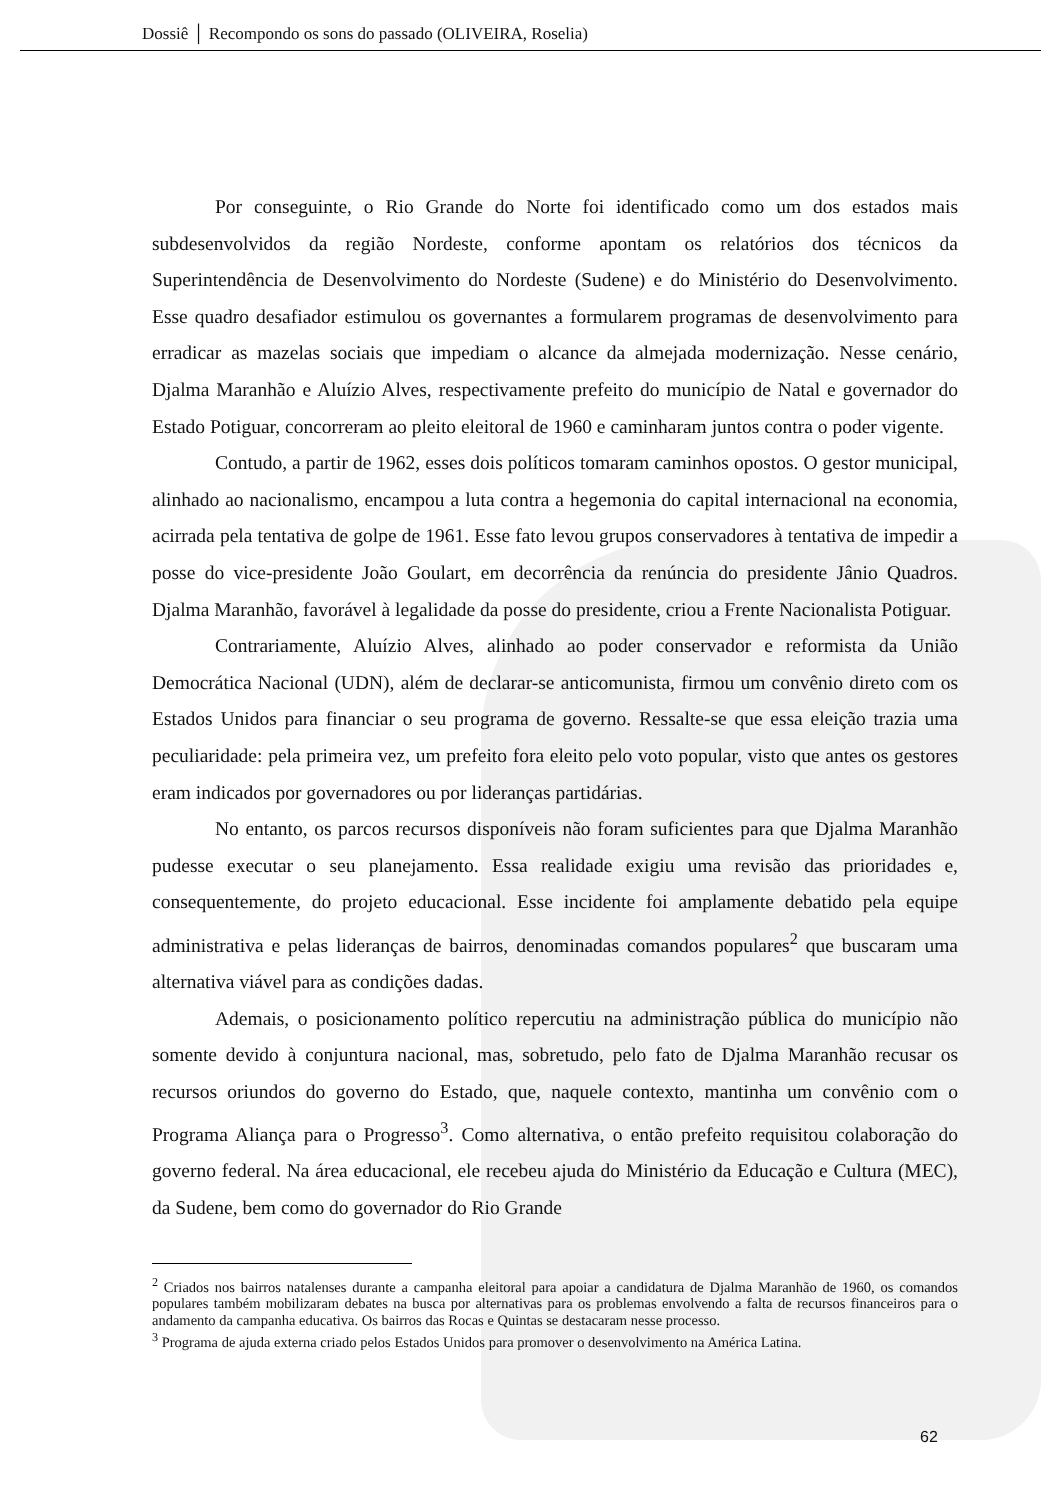Dossiê │ Recompondo os sons do passado (OLIVEIRA, Roselia)
Por conseguinte, o Rio Grande do Norte foi identificado como um dos estados mais subdesenvolvidos da região Nordeste, conforme apontam os relatórios dos técnicos da Superintendência de Desenvolvimento do Nordeste (Sudene) e do Ministério do Desenvolvimento. Esse quadro desafiador estimulou os governantes a formularem programas de desenvolvimento para erradicar as mazelas sociais que impediam o alcance da almejada modernização. Nesse cenário, Djalma Maranhão e Aluízio Alves, respectivamente prefeito do município de Natal e governador do Estado Potiguar, concorreram ao pleito eleitoral de 1960 e caminharam juntos contra o poder vigente.
Contudo, a partir de 1962, esses dois políticos tomaram caminhos opostos. O gestor municipal, alinhado ao nacionalismo, encampou a luta contra a hegemonia do capital internacional na economia, acirrada pela tentativa de golpe de 1961. Esse fato levou grupos conservadores à tentativa de impedir a posse do vice-presidente João Goulart, em decorrência da renúncia do presidente Jânio Quadros. Djalma Maranhão, favorável à legalidade da posse do presidente, criou a Frente Nacionalista Potiguar.
Contrariamente, Aluízio Alves, alinhado ao poder conservador e reformista da União Democrática Nacional (UDN), além de declarar-se anticomunista, firmou um convênio direto com os Estados Unidos para financiar o seu programa de governo. Ressalte-se que essa eleição trazia uma peculiaridade: pela primeira vez, um prefeito fora eleito pelo voto popular, visto que antes os gestores eram indicados por governadores ou por lideranças partidárias.
No entanto, os parcos recursos disponíveis não foram suficientes para que Djalma Maranhão pudesse executar o seu planejamento. Essa realidade exigiu uma revisão das prioridades e, consequentemente, do projeto educacional. Esse incidente foi amplamente debatido pela equipe administrativa e pelas lideranças de bairros, denominadas comandos populares<sup>2</sup> que buscaram uma alternativa viável para as condições dadas.
Ademais, o posicionamento político repercutiu na administração pública do município não somente devido à conjuntura nacional, mas, sobretudo, pelo fato de Djalma Maranhão recusar os recursos oriundos do governo do Estado, que, naquele contexto, mantinha um convênio com o Programa Aliança para o Progresso<sup>3</sup>. Como alternativa, o então prefeito requisitou colaboração do governo federal. Na área educacional, ele recebeu ajuda do Ministério da Educação e Cultura (MEC), da Sudene, bem como do governador do Rio Grande
<sup>2</sup> Criados nos bairros natalenses durante a campanha eleitoral para apoiar a candidatura de Djalma Maranhão de 1960, os comandos populares também mobilizaram debates na busca por alternativas para os problemas envolvendo a falta de recursos financeiros para o andamento da campanha educativa. Os bairros das Rocas e Quintas se destacaram nesse processo.
<sup>3</sup> Programa de ajuda externa criado pelos Estados Unidos para promover o desenvolvimento na América Latina.
62